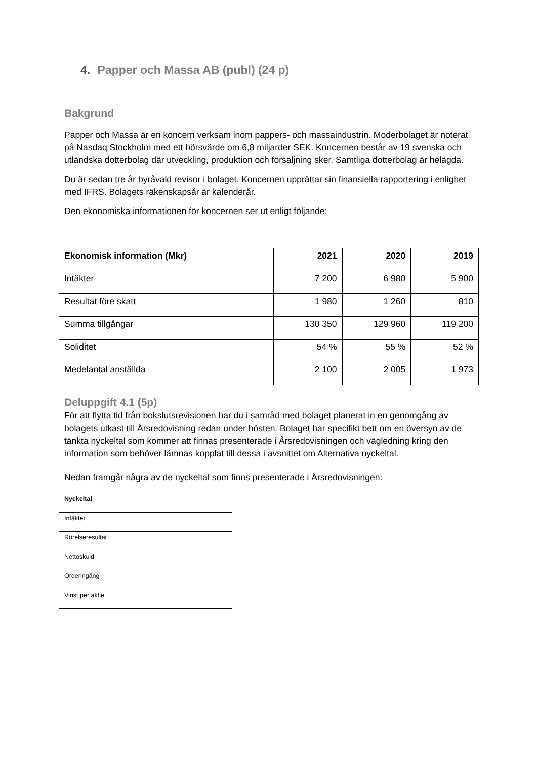4. Papper och Massa AB (publ) (24 p)
Bakgrund
Papper och Massa är en koncern verksam inom pappers- och massaindustrin. Moderbolaget är noterat på Nasdaq Stockholm med ett börsvärde om 6,8 miljarder SEK. Koncernen består av 19 svenska och utländska dotterbolag där utveckling, produktion och försäljning sker. Samtliga dotterbolag är helägda.
Du är sedan tre år byråvald revisor i bolaget. Koncernen upprättar sin finansiella rapportering i enlighet med IFRS. Bolagets räkenskapsår är kalenderår.
Den ekonomiska informationen för koncernen ser ut enligt följande:
| Ekonomisk information (Mkr) | 2021 | 2020 | 2019 |
| --- | --- | --- | --- |
| Intäkter | 7 200 | 6 980 | 5 900 |
| Resultat före skatt | 1 980 | 1 260 | 810 |
| Summa tillgångar | 130 350 | 129 960 | 119 200 |
| Soliditet | 54 % | 55 % | 52 % |
| Medelantal anställda | 2 100 | 2 005 | 1 973 |
Deluppgift 4.1 (5p)
För att flytta tid från bokslutsrevisionen har du i samråd med bolaget planerat in en genomgång av bolagets utkast till Årsredovisning redan under hösten. Bolaget har specifikt bett om en översyn av de tänkta nyckeltal som kommer att finnas presenterade i Årsredovisningen och vägledning kring den information som behöver lämnas kopplat till dessa i avsnittet om Alternativa nyckeltal.
Nedan framgår några av de nyckeltal som finns presenterade i Årsredovisningen:
| Nyckeltal |
| --- |
| Intäkter |
| Rörelseresultat |
| Nettoskuld |
| Orderingång |
| Vinst per aktie |